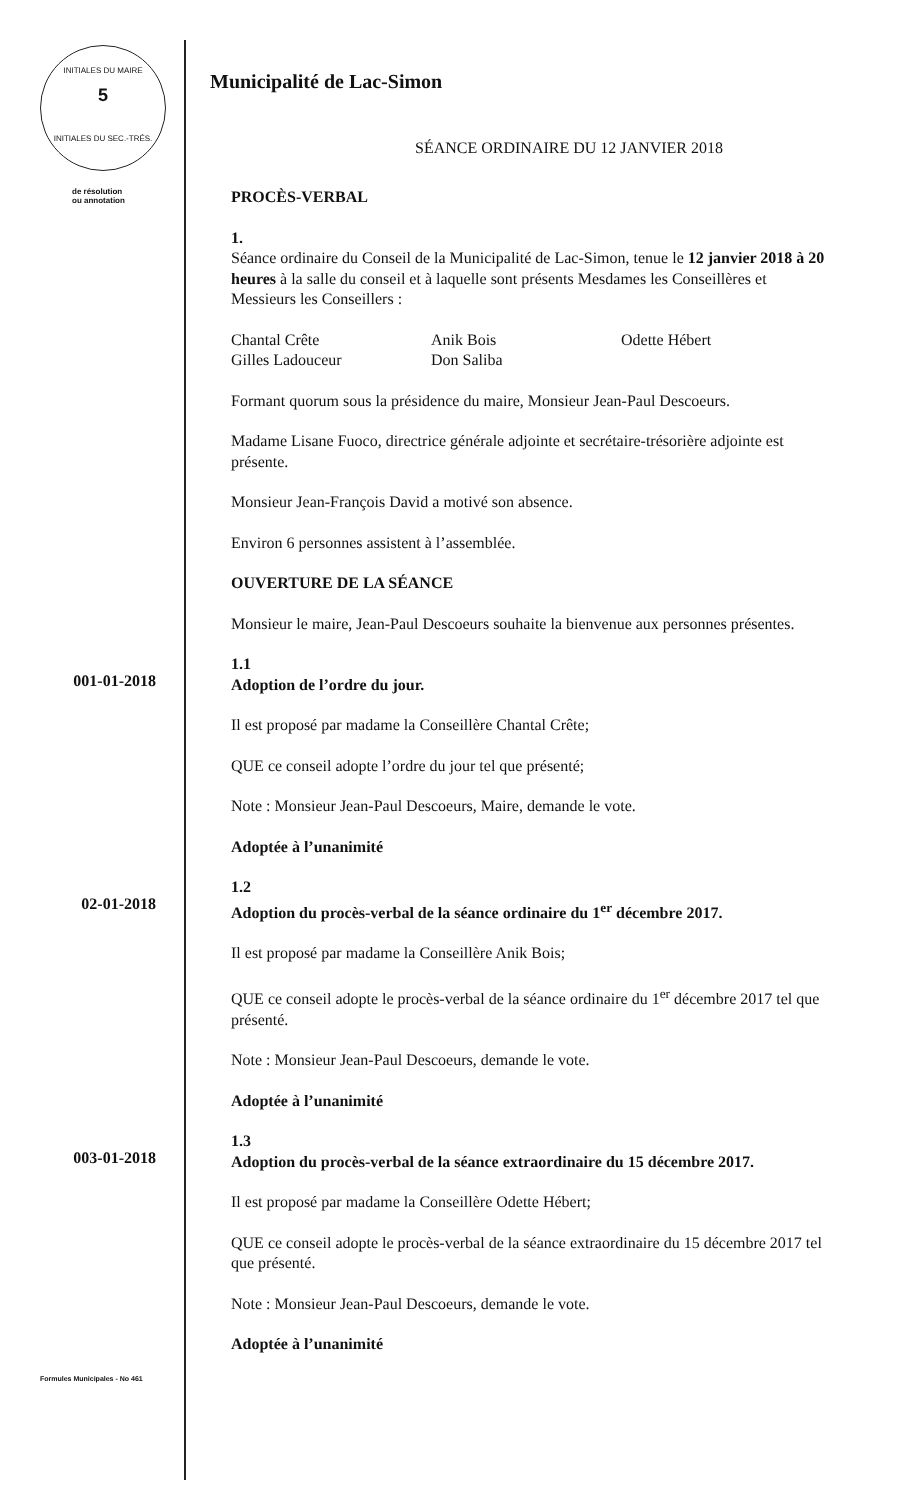INITIALES DU MAIRE
5
INITIALES DU SEC.-TRÉS.
Municipalité de Lac-Simon
SÉANCE ORDINAIRE DU 12 JANVIER 2018
de résolution
ou annotation
PROCÈS-VERBAL
1.
Séance ordinaire du Conseil de la Municipalité de Lac-Simon, tenue le 12 janvier 2018 à 20 heures à la salle du conseil et à laquelle sont présents Mesdames les Conseillères et Messieurs les Conseillers :
Chantal Crête Anik Bois Odette Hébert Gilles Ladouceur Don Saliba
Formant quorum sous la présidence du maire, Monsieur Jean-Paul Descoeurs.
Madame Lisane Fuoco, directrice générale adjointe et secrétaire-trésorière adjointe est présente.
Monsieur Jean-François David a motivé son absence.
Environ 6 personnes assistent à l’assemblée.
OUVERTURE DE LA SÉANCE
Monsieur le maire, Jean-Paul Descoeurs souhaite la bienvenue aux personnes présentes.
001-01-2018
1.1
Adoption de l’ordre du jour.
Il est proposé par madame la Conseillère Chantal Crête;
QUE ce conseil adopte l’ordre du jour tel que présenté;
Note : Monsieur Jean-Paul Descoeurs, Maire, demande le vote.
Adoptée à l’unanimité
02-01-2018
1.2
Adoption du procès-verbal de la séance ordinaire du 1<sup>er</sup> décembre 2017.
Il est proposé par madame la Conseillère Anik Bois;
QUE ce conseil adopte le procès-verbal de la séance ordinaire du 1<sup>er</sup> décembre 2017 tel que présenté.
Note : Monsieur Jean-Paul Descoeurs, demande le vote.
Adoptée à l’unanimité
003-01-2018
1.3
Adoption du procès-verbal de la séance extraordinaire du 15 décembre 2017.
Il est proposé par madame la Conseillère Odette Hébert;
QUE ce conseil adopte le procès-verbal de la séance extraordinaire du 15 décembre 2017 tel que présenté.
Note : Monsieur Jean-Paul Descoeurs, demande le vote.
Adoptée à l’unanimité
Formules Municipales - No 461